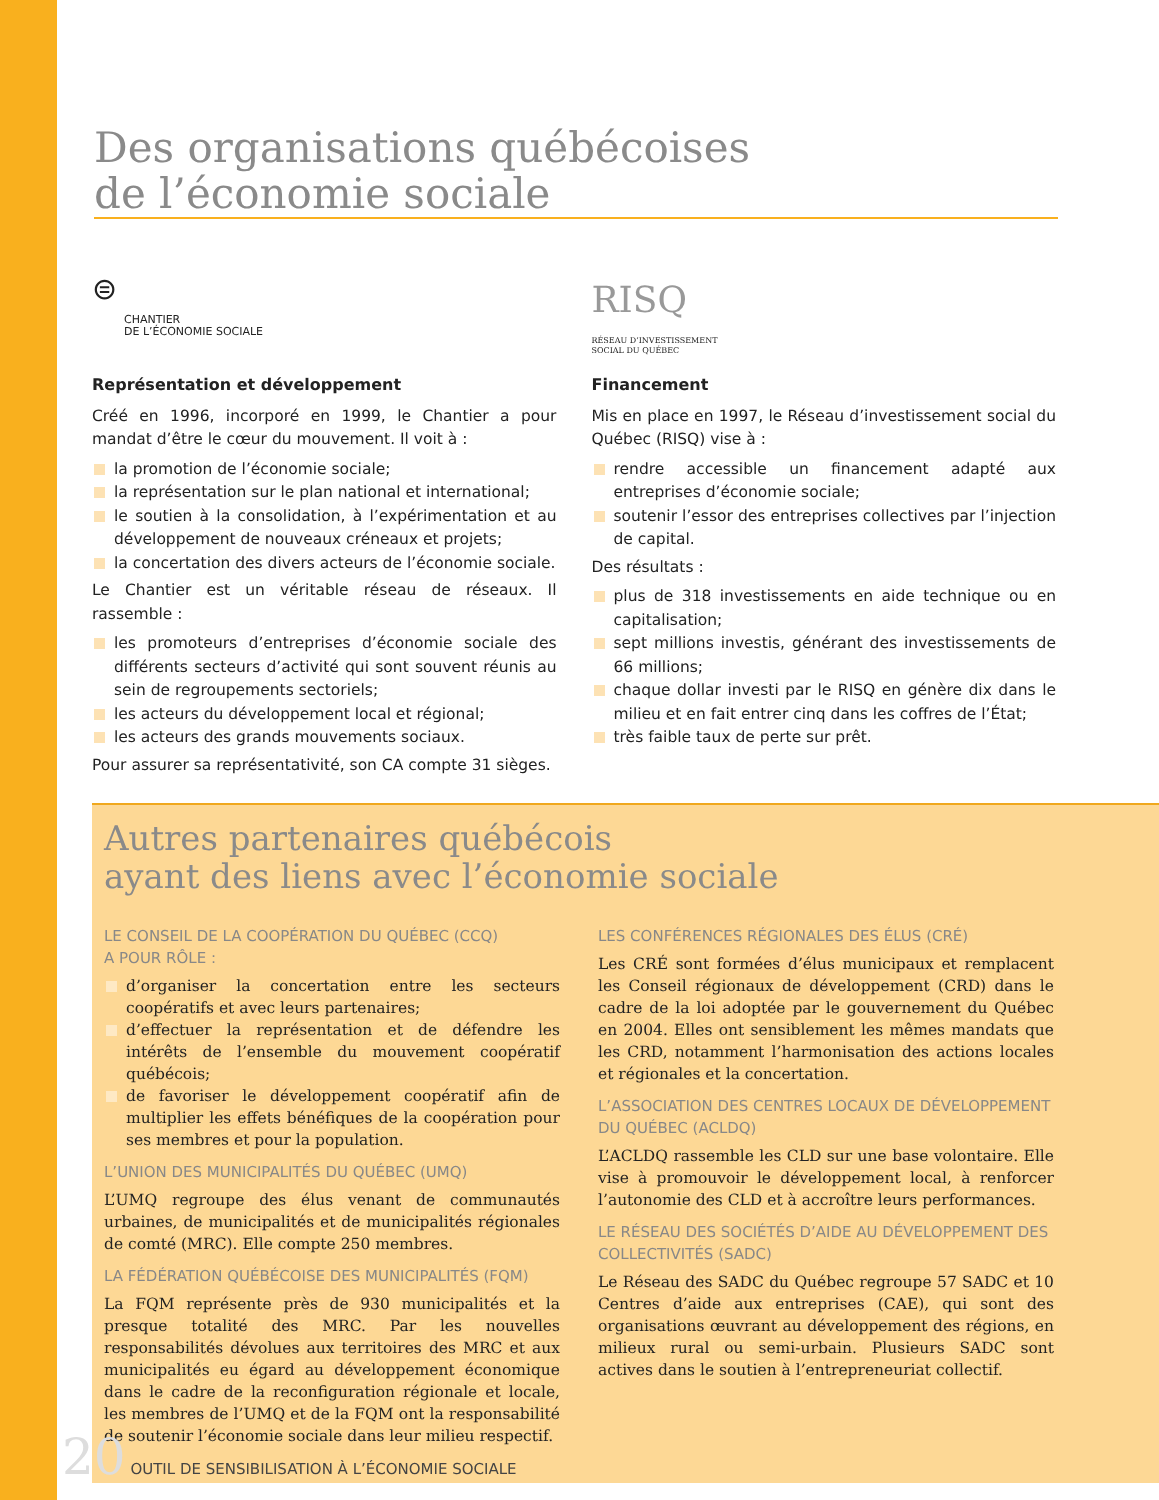Des organisations québécoises
de l’économie sociale
⊜
CHANTIER
DE L’ÉCONOMIE SOCIALE
Représentation et développement
Créé en 1996, incorporé en 1999, le Chantier a pour mandat d’être le cœur du mouvement. Il voit à :
la promotion de l’économie sociale;
la représentation sur le plan national et international;
le soutien à la consolidation, à l’expérimentation et au développement de nouveaux créneaux et projets;
la concertation des divers acteurs de l’économie sociale.
Le Chantier est un véritable réseau de réseaux. Il rassemble :
les promoteurs d’entreprises d’économie sociale des différents secteurs d’activité qui sont souvent réunis au sein de regroupements sectoriels;
les acteurs du développement local et régional;
les acteurs des grands mouvements sociaux.
Pour assurer sa représentativité, son CA compte 31 sièges.
RISQ
RÉSEAU D’INVESTISSEMENT
SOCIAL DU QUÉBEC
Financement
Mis en place en 1997, le Réseau d’investissement social du Québec (RISQ) vise à :
rendre accessible un financement adapté aux entreprises d’économie sociale;
soutenir l’essor des entreprises collectives par l’injection de capital.
Des résultats :
plus de 318 investissements en aide technique ou en capitalisation;
sept millions investis, générant des investissements de 66 millions;
chaque dollar investi par le RISQ en génère dix dans le milieu et en fait entrer cinq dans les coffres de l’État;
très faible taux de perte sur prêt.
Autres partenaires québécois
ayant des liens avec l’économie sociale
LE CONSEIL DE LA COOPÉRATION DU QUÉBEC (CCQ)
A POUR RÔLE :
d’organiser la concertation entre les secteurs coopératifs et avec leurs partenaires;
d’effectuer la représentation et de défendre les intérêts de l’ensemble du mouvement coopératif québécois;
de favoriser le développement coopératif afin de multiplier les effets bénéfiques de la coopération pour ses membres et pour la population.
L’UNION DES MUNICIPALITÉS DU QUÉBEC (UMQ)
L’UMQ regroupe des élus venant de communautés urbaines, de municipalités et de municipalités régionales de comté (MRC). Elle compte 250 membres.
LA FÉDÉRATION QUÉBÉCOISE DES MUNICIPALITÉS (FQM)
La FQM représente près de 930 municipalités et la presque totalité des MRC. Par les nouvelles responsabilités dévolues aux territoires des MRC et aux municipalités eu égard au développement économique dans le cadre de la reconfiguration régionale et locale, les membres de l’UMQ et de la FQM ont la responsabilité de soutenir l’économie sociale dans leur milieu respectif.
LES CONFÉRENCES RÉGIONALES DES ÉLUS (CRÉ)
Les CRÉ sont formées d’élus municipaux et remplacent les Conseil régionaux de développement (CRD) dans le cadre de la loi adoptée par le gouvernement du Québec en 2004. Elles ont sensiblement les mêmes mandats que les CRD, notamment l’harmonisation des actions locales et régionales et la concertation.
L’ASSOCIATION DES CENTRES LOCAUX DE DÉVELOPPEMENT DU QUÉBEC (ACLDQ)
L’ACLDQ rassemble les CLD sur une base volontaire. Elle vise à promouvoir le développement local, à renforcer l’autonomie des CLD et à accroître leurs performances.
LE RÉSEAU DES SOCIÉTÉS D’AIDE AU DÉVELOPPEMENT DES COLLECTIVITÉS (SADC)
Le Réseau des SADC du Québec regroupe 57 SADC et 10 Centres d’aide aux entreprises (CAE), qui sont des organisations œuvrant au développement des régions, en milieux rural ou semi-urbain. Plusieurs SADC sont actives dans le soutien à l’entrepreneuriat collectif.
20 OUTIL DE SENSIBILISATION À L’ÉCONOMIE SOCIALE